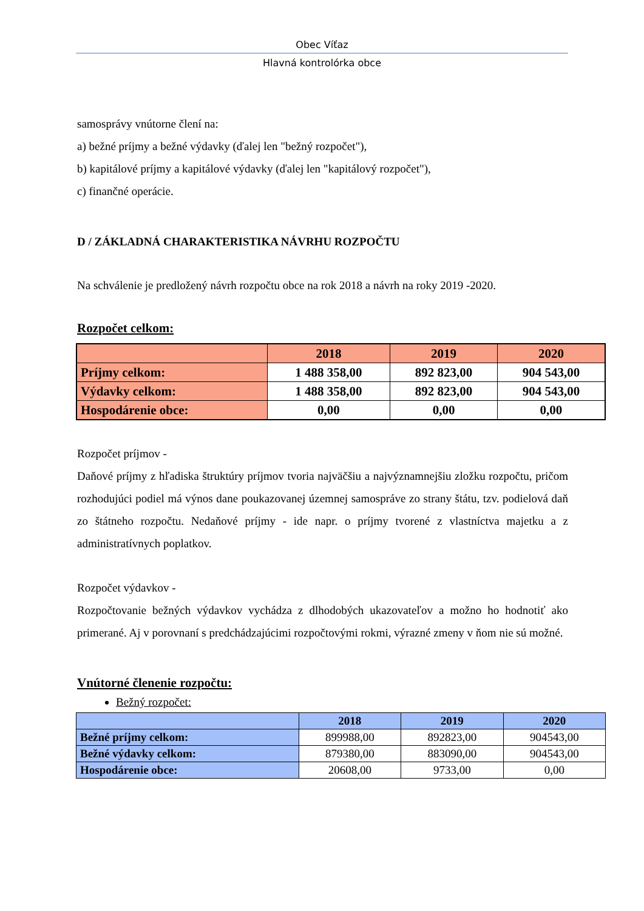Obec Víťaz
Hlavná kontrolórka obce
samosprávy vnútorne člení na:
a) bežné príjmy a bežné výdavky (ďalej len "bežný rozpočet"),
b) kapitálové príjmy a kapitálové výdavky (ďalej len "kapitálový rozpočet"),
c) finančné operácie.
D / ZÁKLADNÁ CHARAKTERISTIKA NÁVRHU ROZPOČTU
Na schválenie je predložený návrh rozpočtu obce na rok 2018 a návrh na roky 2019 -2020.
Rozpočet celkom:
| | 2018 | 2019 | 2020 |
| --- | --- | --- | --- |
| Príjmy celkom: | 1 488 358,00 | 892 823,00 | 904 543,00 |
| Výdavky celkom: | 1 488 358,00 | 892 823,00 | 904 543,00 |
| Hospodárenie obce: | 0,00 | 0,00 | 0,00 |
Rozpočet príjmov -
Daňové príjmy z hľadiska štruktúry príjmov tvoria najväčšiu a najvýznamnejšiu zložku rozpočtu, pričom rozhodujúci podiel má výnos dane poukazovanej územnej samospráve zo strany štátu, tzv. podielová daň zo štátneho rozpočtu. Nedaňové príjmy - ide napr. o príjmy tvorené z vlastníctva majetku a z administratívnych poplatkov.
Rozpočet výdavkov -
Rozpočtovanie bežných výdavkov vychádza z dlhodobých ukazovateľov a možno ho hodnotiť ako primerané. Aj v porovnaní s predchádzajúcimi rozpočtovými rokmi, výrazné zmeny v ňom nie sú možné.
Vnútorné členenie rozpočtu:
Bežný rozpočet:
| | 2018 | 2019 | 2020 |
| --- | --- | --- | --- |
| Bežné príjmy celkom: | 899988,00 | 892823,00 | 904543,00 |
| Bežné výdavky celkom: | 879380,00 | 883090,00 | 904543,00 |
| Hospodárenie obce: | 20608,00 | 9733,00 | 0,00 |